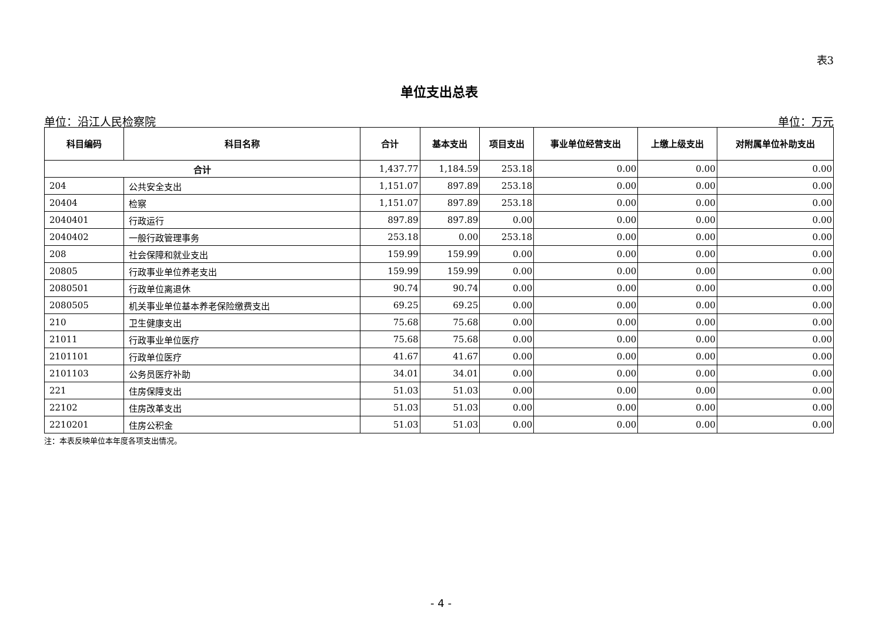表3
单位支出总表
单位：沿江人民检察院 单位：万元
| 科目编码 | 科目名称 | 合计 | 基本支出 | 项目支出 | 事业单位经营支出 | 上缴上级支出 | 对附属单位补助支出 |
| --- | --- | --- | --- | --- | --- | --- | --- |
| 合计 | | 1,437.77 | 1,184.59 | 253.18 | 0.00 | 0.00 | 0.00 |
| 204 | 公共安全支出 | 1,151.07 | 897.89 | 253.18 | 0.00 | 0.00 | 0.00 |
| 20404 | 检察 | 1,151.07 | 897.89 | 253.18 | 0.00 | 0.00 | 0.00 |
| 2040401 | 行政运行 | 897.89 | 897.89 | 0.00 | 0.00 | 0.00 | 0.00 |
| 2040402 | 一般行政管理事务 | 253.18 | 0.00 | 253.18 | 0.00 | 0.00 | 0.00 |
| 208 | 社会保障和就业支出 | 159.99 | 159.99 | 0.00 | 0.00 | 0.00 | 0.00 |
| 20805 | 行政事业单位养老支出 | 159.99 | 159.99 | 0.00 | 0.00 | 0.00 | 0.00 |
| 2080501 | 行政单位离退休 | 90.74 | 90.74 | 0.00 | 0.00 | 0.00 | 0.00 |
| 2080505 | 机关事业单位基本养老保险缴费支出 | 69.25 | 69.25 | 0.00 | 0.00 | 0.00 | 0.00 |
| 210 | 卫生健康支出 | 75.68 | 75.68 | 0.00 | 0.00 | 0.00 | 0.00 |
| 21011 | 行政事业单位医疗 | 75.68 | 75.68 | 0.00 | 0.00 | 0.00 | 0.00 |
| 2101101 | 行政单位医疗 | 41.67 | 41.67 | 0.00 | 0.00 | 0.00 | 0.00 |
| 2101103 | 公务员医疗补助 | 34.01 | 34.01 | 0.00 | 0.00 | 0.00 | 0.00 |
| 221 | 住房保障支出 | 51.03 | 51.03 | 0.00 | 0.00 | 0.00 | 0.00 |
| 22102 | 住房改革支出 | 51.03 | 51.03 | 0.00 | 0.00 | 0.00 | 0.00 |
| 2210201 | 住房公积金 | 51.03 | 51.03 | 0.00 | 0.00 | 0.00 | 0.00 |
注：本表反映单位本年度各项支出情况。
- 4 -